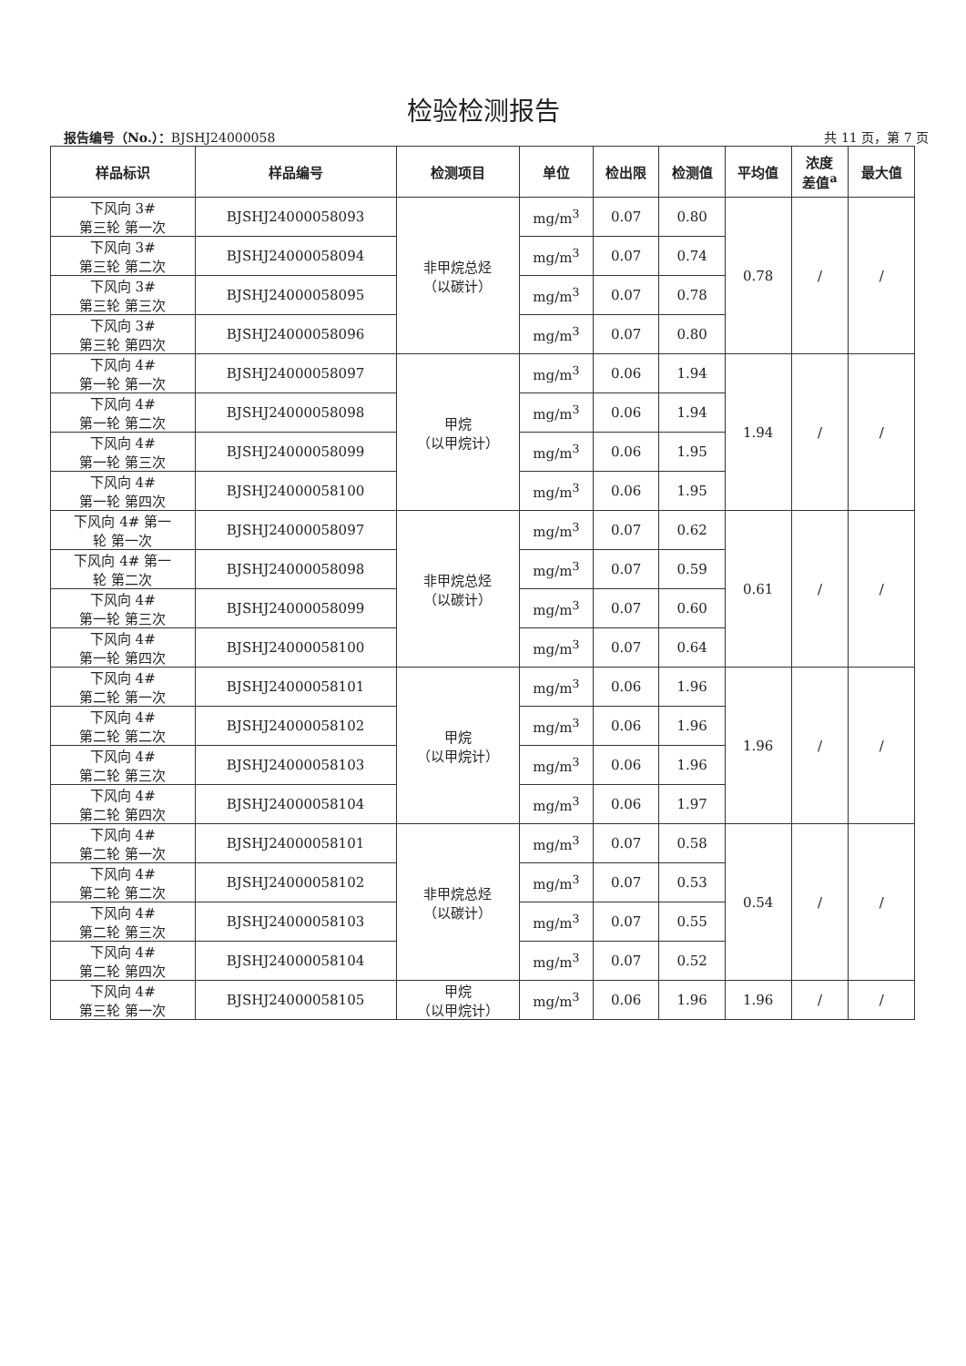检验检测报告
报告编号（No.）：BJSHJ24000058 共 11 页，第 7 页
| 样品标识 | 样品编号 | 检测项目 | 单位 | 检出限 | 检测值 | 平均值 | 浓度 差值<sup>a</sup> | 最大值 |
| --- | --- | --- | --- | --- | --- | --- | --- | --- |
| 下风向 3# 第三轮 第一次 | BJSHJ24000058093 | 非甲烷总烃 （以碳计） | mg/m<sup>3</sup> | 0.07 | 0.80 | 0.78 | / | / |
| 下风向 3# 第三轮 第二次 | BJSHJ24000058094 | | mg/m<sup>3</sup> | 0.07 | 0.74 | | | |
| 下风向 3# 第三轮 第三次 | BJSHJ24000058095 | | mg/m<sup>3</sup> | 0.07 | 0.78 | | | |
| 下风向 3# 第三轮 第四次 | BJSHJ24000058096 | | mg/m<sup>3</sup> | 0.07 | 0.80 | | | |
| 下风向 4# 第一轮 第一次 | BJSHJ24000058097 | 甲烷 （以甲烷计） | mg/m<sup>3</sup> | 0.06 | 1.94 | 1.94 | / | / |
| 下风向 4# 第一轮 第二次 | BJSHJ24000058098 | | mg/m<sup>3</sup> | 0.06 | 1.94 | | | |
| 下风向 4# 第一轮 第三次 | BJSHJ24000058099 | | mg/m<sup>3</sup> | 0.06 | 1.95 | | | |
| 下风向 4# 第一轮 第四次 | BJSHJ24000058100 | | mg/m<sup>3</sup> | 0.06 | 1.95 | | | |
| 下风向 4# 第一 轮 第一次 | BJSHJ24000058097 | 非甲烷总烃 （以碳计） | mg/m<sup>3</sup> | 0.07 | 0.62 | 0.61 | / | / |
| 下风向 4# 第一 轮 第二次 | BJSHJ24000058098 | | mg/m<sup>3</sup> | 0.07 | 0.59 | | | |
| 下风向 4# 第一轮 第三次 | BJSHJ24000058099 | | mg/m<sup>3</sup> | 0.07 | 0.60 | | | |
| 下风向 4# 第一轮 第四次 | BJSHJ24000058100 | | mg/m<sup>3</sup> | 0.07 | 0.64 | | | |
| 下风向 4# 第二轮 第一次 | BJSHJ24000058101 | 甲烷 （以甲烷计） | mg/m<sup>3</sup> | 0.06 | 1.96 | 1.96 | / | / |
| 下风向 4# 第二轮 第二次 | BJSHJ24000058102 | | mg/m<sup>3</sup> | 0.06 | 1.96 | | | |
| 下风向 4# 第二轮 第三次 | BJSHJ24000058103 | | mg/m<sup>3</sup> | 0.06 | 1.96 | | | |
| 下风向 4# 第二轮 第四次 | BJSHJ24000058104 | | mg/m<sup>3</sup> | 0.06 | 1.97 | | | |
| 下风向 4# 第二轮 第一次 | BJSHJ24000058101 | 非甲烷总烃 （以碳计） | mg/m<sup>3</sup> | 0.07 | 0.58 | 0.54 | / | / |
| 下风向 4# 第二轮 第二次 | BJSHJ24000058102 | | mg/m<sup>3</sup> | 0.07 | 0.53 | | | |
| 下风向 4# 第二轮 第三次 | BJSHJ24000058103 | | mg/m<sup>3</sup> | 0.07 | 0.55 | | | |
| 下风向 4# 第二轮 第四次 | BJSHJ24000058104 | | mg/m<sup>3</sup> | 0.07 | 0.52 | | | |
| 下风向 4# 第三轮 第一次 | BJSHJ24000058105 | 甲烷 （以甲烷计） | mg/m<sup>3</sup> | 0.06 | 1.96 | 1.96 | / | / |